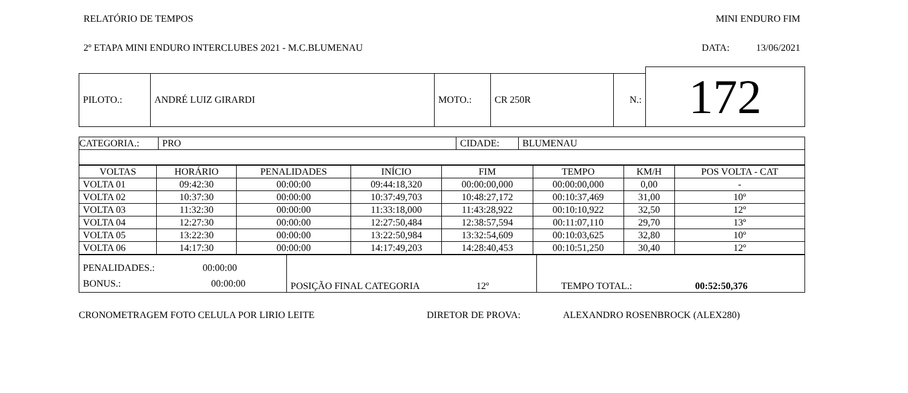RELATÓRIO DE TEMPOS MINI ENDURO FIM
2º ETAPA MINI ENDURO INTERCLUBES 2021 - M.C.BLUMENAU DATA: 13/06/2021
| | | | | | 172 |
| PILOTO.: | ANDRÉ LUIZ GIRARDI | MOTO.: | CR 250R | N.: | |
| CATEGORIA.: | PRO | CIDADE: | BLUMENAU |
| VOLTAS | HORÁRIO | PENALIDADES | INÍCIO | FIM | TEMPO | KM/H | POS VOLTA - CAT |
| VOLTA 01 | 09:42:30 | 00:00:00 | 09:44:18,320 | 00:00:00,000 | 00:00:00,000 | 0,00 | - |
| VOLTA 02 | 10:37:30 | 00:00:00 | 10:37:49,703 | 10:48:27,172 | 00:10:37,469 | 31,00 | 10º |
| VOLTA 03 | 11:32:30 | 00:00:00 | 11:33:18,000 | 11:43:28,922 | 00:10:10,922 | 32,50 | 12º |
| VOLTA 04 | 12:27:30 | 00:00:00 | 12:27:50,484 | 12:38:57,594 | 00:11:07,110 | 29,70 | 13º |
| VOLTA 05 | 13:22:30 | 00:00:00 | 13:22:50,984 | 13:32:54,609 | 00:10:03,625 | 32,80 | 10º |
| VOLTA 06 | 14:17:30 | 00:00:00 | 14:17:49,203 | 14:28:40,453 | 00:10:51,250 | 30,40 | 12º |
| PENALIDADES.: 00:00:00 BONUS.: 00:00:00 | POSIÇÃO FINAL CATEGORIA 12º | TEMPO TOTAL.: 00:52:50,376 |
CRONOMETRAGEM FOTO CELULA POR LIRIO LEITE DIRETOR DE PROVA: ALEXANDRO ROSENBROCK (ALEX280)